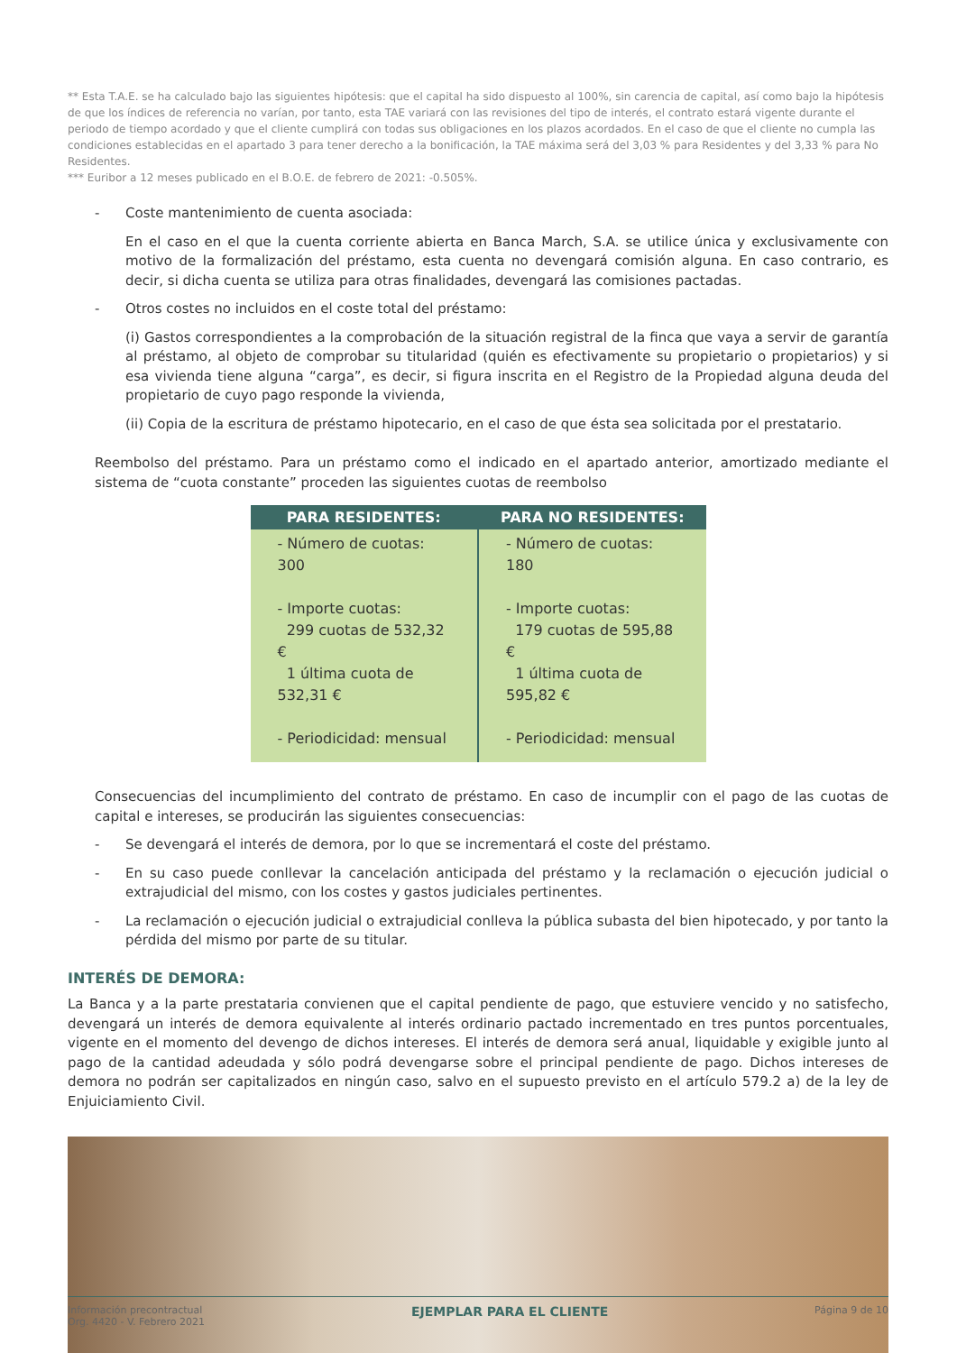** Esta T.A.E. se ha calculado bajo las siguientes hipótesis: que el capital ha sido dispuesto al 100%, sin carencia de capital, así como bajo la hipótesis de que los índices de referencia no varían, por tanto, esta TAE variará con las revisiones del tipo de interés, el contrato estará vigente durante el periodo de tiempo acordado y que el cliente cumplirá con todas sus obligaciones en los plazos acordados. En el caso de que el cliente no cumpla las condiciones establecidas en el apartado 3 para tener derecho a la bonificación, la TAE máxima será del 3,03 % para Residentes y del 3,33 % para No Residentes.
*** Euribor a 12 meses publicado en el B.O.E. de febrero de 2021: -0.505%.
- Coste mantenimiento de cuenta asociada:
En el caso en el que la cuenta corriente abierta en Banca March, S.A. se utilice única y exclusivamente con motivo de la formalización del préstamo, esta cuenta no devengará comisión alguna. En caso contrario, es decir, si dicha cuenta se utiliza para otras finalidades, devengará las comisiones pactadas.
- Otros costes no incluidos en el coste total del préstamo:
(i) Gastos correspondientes a la comprobación de la situación registral de la finca que vaya a servir de garantía al préstamo, al objeto de comprobar su titularidad (quién es efectivamente su propietario o propietarios) y si esa vivienda tiene alguna “carga”, es decir, si figura inscrita en el Registro de la Propiedad alguna deuda del propietario de cuyo pago responde la vivienda,
(ii) Copia de la escritura de préstamo hipotecario, en el caso de que ésta sea solicitada por el prestatario.
Reembolso del préstamo. Para un préstamo como el indicado en el apartado anterior, amortizado mediante el sistema de “cuota constante” proceden las siguientes cuotas de reembolso
| PARA RESIDENTES: | PARA NO RESIDENTES: |
| --- | --- |
| - Número de cuotas: 300 - Importe cuotas: 299 cuotas de 532,32 € 1 última cuota de 532,31 € - Periodicidad: mensual | - Número de cuotas: 180 - Importe cuotas: 179 cuotas de 595,88 € 1 última cuota de 595,82 € - Periodicidad: mensual |
Consecuencias del incumplimiento del contrato de préstamo. En caso de incumplir con el pago de las cuotas de capital e intereses, se producirán las siguientes consecuencias:
- Se devengará el interés de demora, por lo que se incrementará el coste del préstamo.
- En su caso puede conllevar la cancelación anticipada del préstamo y la reclamación o ejecución judicial o extrajudicial del mismo, con los costes y gastos judiciales pertinentes.
- La reclamación o ejecución judicial o extrajudicial conlleva la pública subasta del bien hipotecado, y por tanto la pérdida del mismo por parte de su titular.
INTERÉS DE DEMORA:
La Banca y a la parte prestataria convienen que el capital pendiente de pago, que estuviere vencido y no satisfecho, devengará un interés de demora equivalente al interés ordinario pactado incrementado en tres puntos porcentuales, vigente en el momento del devengo de dichos intereses. El interés de demora será anual, liquidable y exigible junto al pago de la cantidad adeudada y sólo podrá devengarse sobre el principal pendiente de pago. Dichos intereses de demora no podrán ser capitalizados en ningún caso, salvo en el supuesto previsto en el artículo 579.2 a) de la ley de Enjuiciamiento Civil.
Información precontractual
Org. 4420 - V. Febrero 2021 EJEMPLAR PARA EL CLIENTE Página 9 de 10